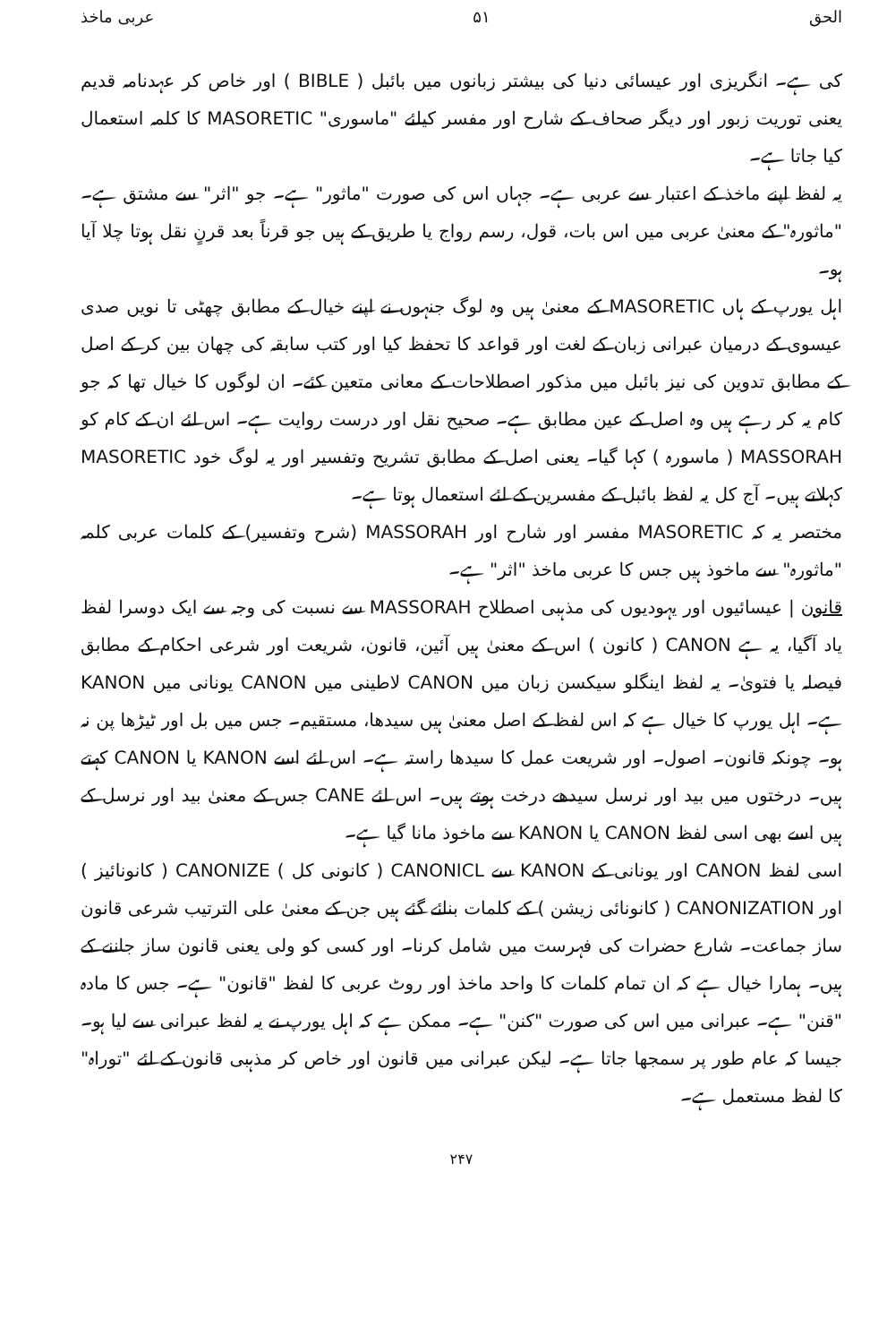الحق ۵۱ عربی ماخذ
کی ہے۔ انگریزی اور عیسائی دنیا کی بیشتر زبانوں میں بائبل ( BIBLE ) اور خاص کر عہدنامہ قدیم یعنی توریت زبور اور دیگر صحاف کے شارح اور مفسر کیلئے "ماسوری" MASORETIC کا کلمہ استعمال کیا جاتا ہے۔
یہ لفظ اپنے ماخذ کے اعتبار سے عربی ہے۔ جہاں اس کی صورت "ماثور" ہے۔ جو "اثر" سے مشتق ہے۔ "ماثورہ" کے معنیٰ عربی میں اس بات، قول، رسم رواج یا طریق کے ہیں جو قرناً بعد قرنٍ نقل ہوتا چلا آیا ہو۔
اہل یورپ کے ہاں MASORETIC کے معنیٰ ہیں وہ لوگ جنہوں نے اپنے خیال کے مطابق چھٹی تا نویں صدی عیسوی کے درمیان عبرانی زبان کے لغت اور قواعد کا تحفظ کیا اور کتب سابقہ کی چھان بین کر کے اصل کے مطابق تدوین کی نیز بائبل میں مذکور اصطلاحات کے معانی متعین کئے۔ ان لوگوں کا خیال تھا کہ جو کام یہ کر رہے ہیں وہ اصل کے عین مطابق ہے۔ صحیح نقل اور درست روایت ہے۔ اس لئے ان کے کام کو MASSORAH ( ماسورہ ) کہا گیا۔ یعنی اصل کے مطابق تشریح وتفسیر اور یہ لوگ خود MASORETIC کہلاتے ہیں۔ آج کل یہ لفظ بائبل کے مفسرین کے لئے استعمال ہوتا ہے۔
مختصر یہ کہ MASORETIC مفسر اور شارح اور MASSORAH (شرح وتفسیر) کے کلمات عربی کلمہ "ماثورہ" سے ماخوذ ہیں جس کا عربی ماخذ "اثر" ہے۔
قانون | عیسائیوں اور یہودیوں کی مذہبی اصطلاح MASSORAH سے نسبت کی وجہ سے ایک دوسرا لفظ یاد آگیا، یہ ہے CANON ( کانون ) اس کے معنیٰ ہیں آئین، قانون، شریعت اور شرعی احکام کے مطابق فیصلہ یا فتویٰ۔ یہ لفظ اینگلو سیکسن زبان میں CANON لاطینی میں CANON یونانی میں KANON ہے۔ اہل یورپ کا خیال ہے کہ اس لفظ کے اصل معنیٰ ہیں سیدھا، مستقیم۔ جس میں بل اور ٹیڑھا پن نہ ہو۔ چونکہ قانون۔ اصول۔ اور شریعت عمل کا سیدھا راستہ ہے۔ اس لئے اسے KANON یا CANON کہتے ہیں۔ درختوں میں بید اور نرسل سیدھے درخت ہوتے ہیں۔ اس لئے CANE جس کے معنیٰ بید اور نرسل کے ہیں اسے بھی اسی لفظ CANON یا KANON سے ماخوذ مانا گیا ہے۔
اسی لفظ CANON اور یونانی کے KANON سے CANONICL ( کانونی کل ) CANONIZE ( کانونائیز ) اور CANONIZATION ( کانونائی زیشن ) کے کلمات بنائے گئے ہیں جن کے معنیٰ علی الترتیب شرعی قانون ساز جماعت۔ شارع حضرات کی فہرست میں شامل کرنا۔ اور کسی کو ولی یعنی قانون ساز جاننے کے ہیں۔ ہمارا خیال ہے کہ ان تمام کلمات کا واحد ماخذ اور روٹ عربی کا لفظ "قانون" ہے۔ جس کا مادہ "قنن" ہے۔ عبرانی میں اس کی صورت "کنن" ہے۔ ممکن ہے کہ اہل یورپ نے یہ لفظ عبرانی سے لیا ہو۔ جیسا کہ عام طور پر سمجھا جاتا ہے۔ لیکن عبرانی میں قانون اور خاص کر مذہبی قانون کے لئے "توراہ" کا لفظ مستعمل ہے۔
۲۴۷